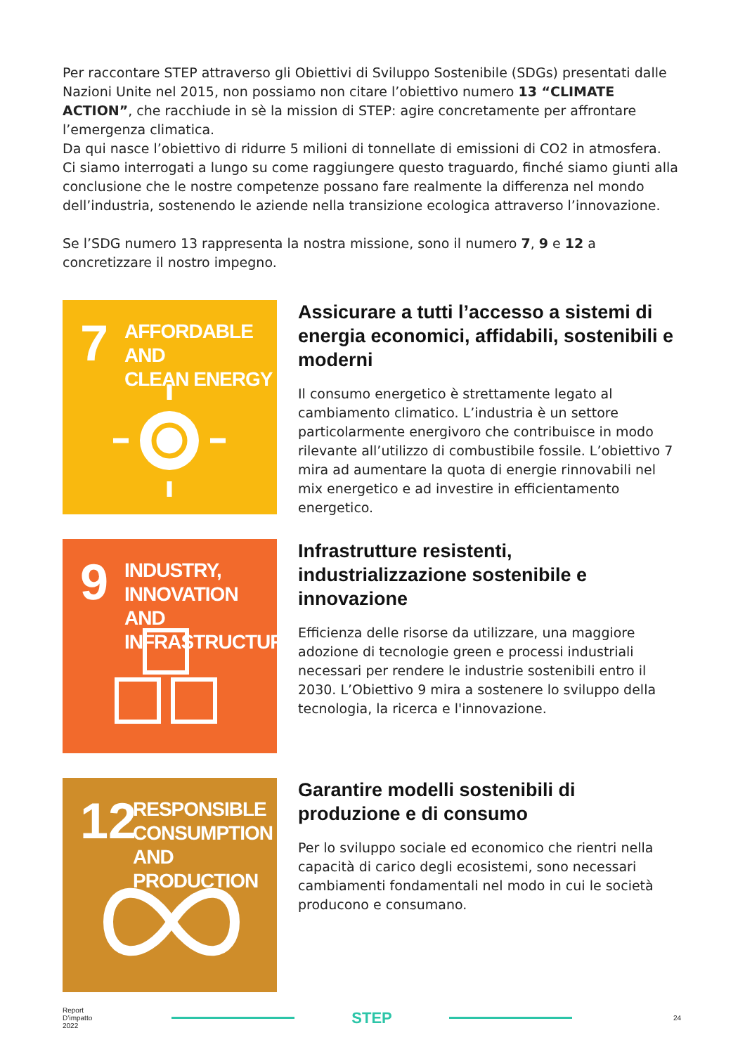Per raccontare STEP attraverso gli Obiettivi di Sviluppo Sostenibile (SDGs) presentati dalle Nazioni Unite nel 2015, non possiamo non citare l’obiettivo numero 13 “CLIMATE ACTION”, che racchiude in sè la mission di STEP: agire concretamente per affrontare l’emergenza climatica.
Da qui nasce l’obiettivo di ridurre 5 milioni di tonnellate di emissioni di CO2 in atmosfera.
Ci siamo interrogati a lungo su come raggiungere questo traguardo, finché siamo giunti alla conclusione che le nostre competenze possano fare realmente la differenza nel mondo dell’industria, sostenendo le aziende nella transizione ecologica attraverso l’innovazione.
Se l’SDG numero 13 rappresenta la nostra missione, sono il numero 7, 9 e 12 a concretizzare il nostro impegno.
7
AFFORDABLE AND
CLEAN ENERGY
Assicurare a tutti l’accesso a sistemi di energia economici, affidabili, sostenibili e moderni
Il consumo energetico è strettamente legato al cambiamento climatico. L’industria è un settore particolarmente energivoro che contribuisce in modo rilevante all’utilizzo di combustibile fossile. L’obiettivo 7 mira ad aumentare la quota di energie rinnovabili nel mix energetico e ad investire in efficientamento energetico.
9
INDUSTRY, INNOVATION
AND INFRASTRUCTURE
Infrastrutture resistenti, industrializzazione sostenibile e innovazione
Efficienza delle risorse da utilizzare, una maggiore adozione di tecnologie green e processi industriali necessari per rendere le industrie sostenibili entro il 2030. L’Obiettivo 9 mira a sostenere lo sviluppo della tecnologia, la ricerca e l'innovazione.
12
RESPONSIBLE
CONSUMPTION
AND PRODUCTION
Garantire modelli sostenibili di produzione e di consumo
Per lo sviluppo sociale ed economico che rientri nella capacità di carico degli ecosistemi, sono necessari cambiamenti fondamentali nel modo in cui le società producono e consumano.
Report
D’impatto
2022
STEP
24